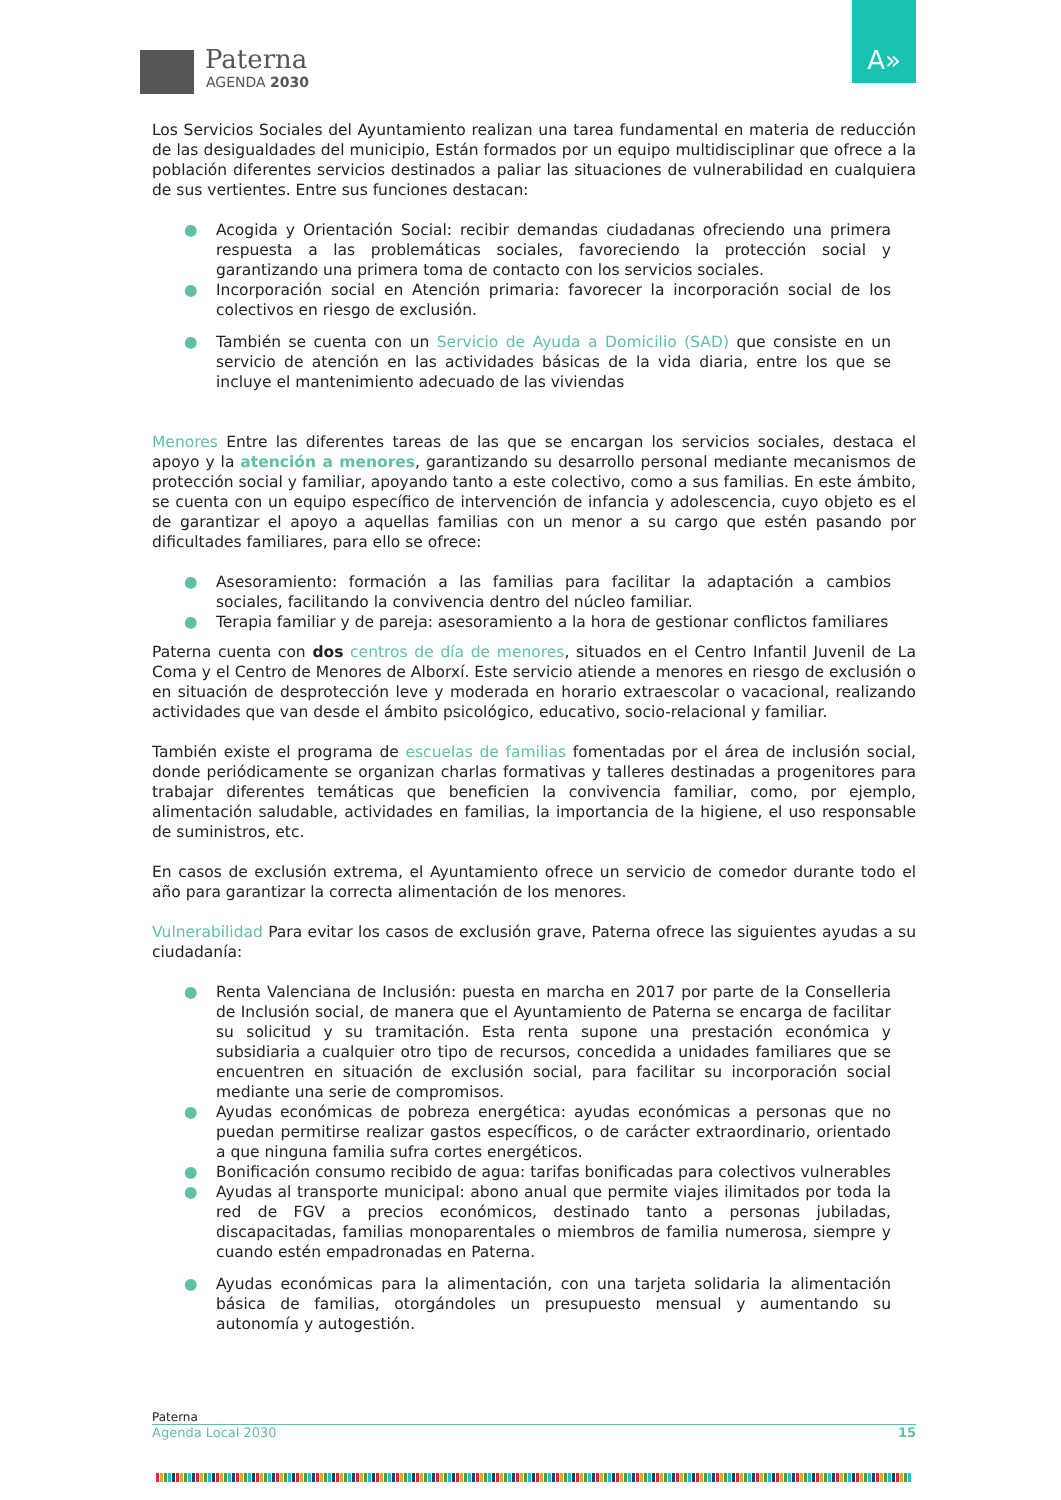Paterna
AGENDA 2030
A»
Los Servicios Sociales del Ayuntamiento realizan una tarea fundamental en materia de reducción de las desigualdades del municipio, Están formados por un equipo multidisciplinar que ofrece a la población diferentes servicios destinados a paliar las situaciones de vulnerabilidad en cualquiera de sus vertientes. Entre sus funciones destacan:
● Acogida y Orientación Social: recibir demandas ciudadanas ofreciendo una primera respuesta a las problemáticas sociales, favoreciendo la protección social y garantizando una primera toma de contacto con los servicios sociales.
● Incorporación social en Atención primaria: favorecer la incorporación social de los colectivos en riesgo de exclusión.
● También se cuenta con un Servicio de Ayuda a Domicilio (SAD) que consiste en un servicio de atención en las actividades básicas de la vida diaria, entre los que se incluye el mantenimiento adecuado de las viviendas
Menores Entre las diferentes tareas de las que se encargan los servicios sociales, destaca el apoyo y la atención a menores, garantizando su desarrollo personal mediante mecanismos de protección social y familiar, apoyando tanto a este colectivo, como a sus familias. En este ámbito, se cuenta con un equipo específico de intervención de infancia y adolescencia, cuyo objeto es el de garantizar el apoyo a aquellas familias con un menor a su cargo que estén pasando por dificultades familiares, para ello se ofrece:
● Asesoramiento: formación a las familias para facilitar la adaptación a cambios sociales, facilitando la convivencia dentro del núcleo familiar.
● Terapia familiar y de pareja: asesoramiento a la hora de gestionar conflictos familiares
Paterna cuenta con dos centros de día de menores, situados en el Centro Infantil Juvenil de La Coma y el Centro de Menores de Alborxí. Este servicio atiende a menores en riesgo de exclusión o en situación de desprotección leve y moderada en horario extraescolar o vacacional, realizando actividades que van desde el ámbito psicológico, educativo, socio-relacional y familiar.
También existe el programa de escuelas de familias fomentadas por el área de inclusión social, donde periódicamente se organizan charlas formativas y talleres destinadas a progenitores para trabajar diferentes temáticas que beneficien la convivencia familiar, como, por ejemplo, alimentación saludable, actividades en familias, la importancia de la higiene, el uso responsable de suministros, etc.
En casos de exclusión extrema, el Ayuntamiento ofrece un servicio de comedor durante todo el año para garantizar la correcta alimentación de los menores.
Vulnerabilidad Para evitar los casos de exclusión grave, Paterna ofrece las siguientes ayudas a su ciudadanía:
● Renta Valenciana de Inclusión: puesta en marcha en 2017 por parte de la Conselleria de Inclusión social, de manera que el Ayuntamiento de Paterna se encarga de facilitar su solicitud y su tramitación. Esta renta supone una prestación económica y subsidiaria a cualquier otro tipo de recursos, concedida a unidades familiares que se encuentren en situación de exclusión social, para facilitar su incorporación social mediante una serie de compromisos.
● Ayudas económicas de pobreza energética: ayudas económicas a personas que no puedan permitirse realizar gastos específicos, o de carácter extraordinario, orientado a que ninguna familia sufra cortes energéticos.
● Bonificación consumo recibido de agua: tarifas bonificadas para colectivos vulnerables
● Ayudas al transporte municipal: abono anual que permite viajes ilimitados por toda la red de FGV a precios económicos, destinado tanto a personas jubiladas, discapacitadas, familias monoparentales o miembros de familia numerosa, siempre y cuando estén empadronadas en Paterna.
● Ayudas económicas para la alimentación, con una tarjeta solidaria la alimentación básica de familias, otorgándoles un presupuesto mensual y aumentando su autonomía y autogestión.
Paterna
Agenda Local 2030 15